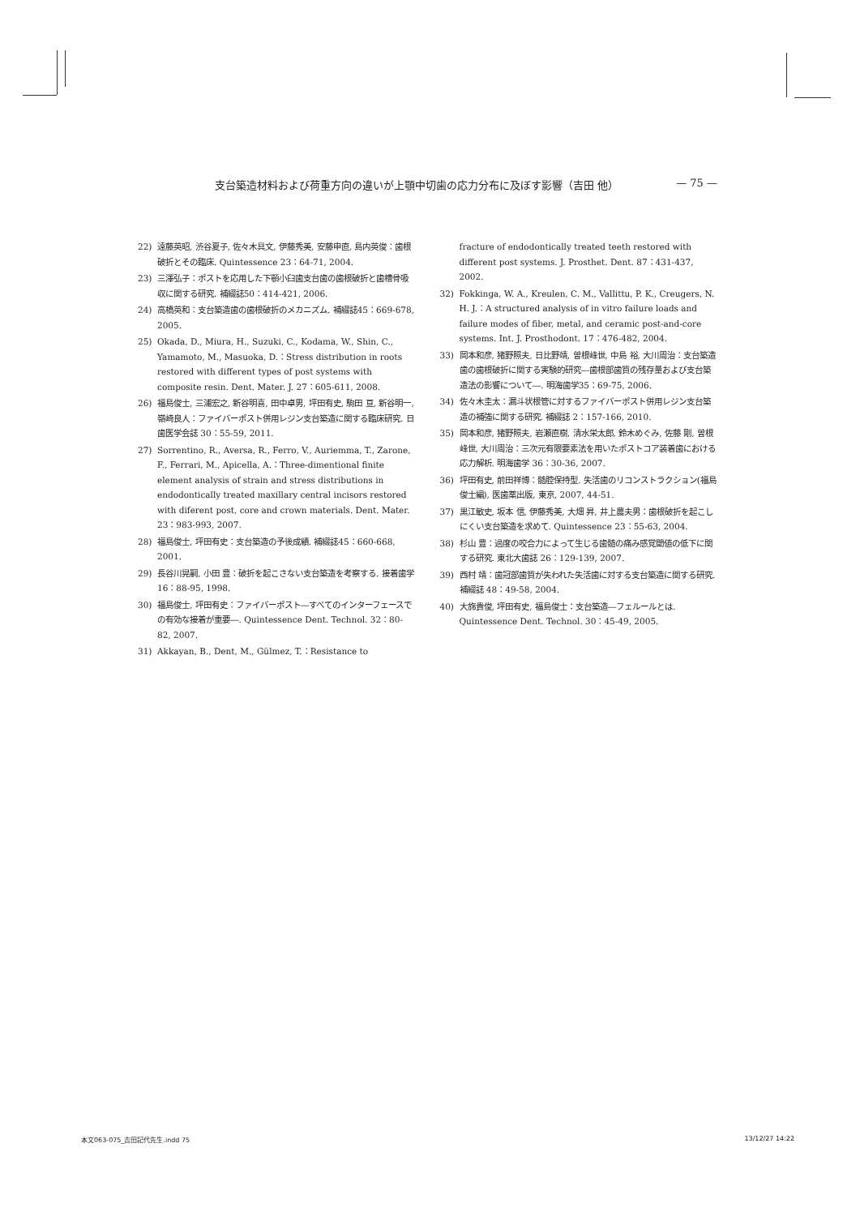支台築造材料および荷重方向の違いが上顎中切歯の応力分布に及ぼす影響（吉田 他） — 75 —
22) 遠藤英昭, 渋谷夏子, 佐々木具文, 伊藤秀美, 安藤申直, 島内英俊：歯根破折とその臨床. Quintessence 23：64-71, 2004.
23) 三澤弘子：ポストを応用した下顎小臼歯支台歯の歯根破折と歯槽骨吸収に関する研究. 補綴誌50：414-421, 2006.
24) 高橋英和：支台築造歯の歯根破折のメカニズム. 補綴誌45：669-678, 2005.
25) Okada, D., Miura, H., Suzuki, C., Kodama, W., Shin, C., Yamamoto, M., Masuoka, D.：Stress distribution in roots restored with different types of post systems with composite resin. Dent. Mater. J. 27：605-611, 2008.
26) 福島俊士, 三浦宏之, 新谷明喜, 田中卓男, 坪田有史, 駒田 亘, 新谷明一, 嶺崎良人：ファイバーポスト併用レジン支台築造に関する臨床研究. 日歯医学会誌 30：55-59, 2011.
27) Sorrentino, R., Aversa, R., Ferro, V., Auriemma, T., Zarone, F., Ferrari, M., Apicella, A.：Three-dimentional finite element analysis of strain and stress distributions in endodontically treated maxillary central incisors restored with diferent post, core and crown materials. Dent. Mater. 23：983-993, 2007.
28) 福島俊士, 坪田有史：支台築造の予後成績. 補綴誌45：660-668, 2001.
29) 長谷川晃嗣, 小田 豊：破折を起こさない支台築造を考察する. 接着歯学 16：88-95, 1998.
30) 福島俊士, 坪田有史：ファイバーポスト―すべてのインターフェースでの有効な接着が重要―. Quintessence Dent. Technol. 32：80-82, 2007.
31) Akkayan, B., Dent, M., Gülmez, T.：Resistance to
fracture of endodontically treated teeth restored with different post systems. J. Prosthet. Dent. 87：431-437, 2002.
32) Fokkinga, W. A., Kreulen, C. M., Vallittu, P. K., Creugers, N. H. J.：A structured analysis of in vitro failure loads and failure modes of fiber, metal, and ceramic post-and-core systems. Int. J. Prosthodont. 17：476-482, 2004.
33) 岡本和彦, 猪野照夫, 日比野靖, 曽根峰世, 中島 裕, 大川周治：支台築造歯の歯根破折に関する実験的研究―歯根部歯質の残存量および支台築造法の影響について―. 明海歯学35：69-75, 2006.
34) 佐々木圭太：漏斗状根管に対するファイバーポスト併用レジン支台築造の補強に関する研究. 補綴誌 2：157-166, 2010.
35) 岡本和彦, 猪野照夫, 岩瀬直樹, 清水栄太郎, 鈴木めぐみ, 佐藤 剛, 曽根峰世, 大川周治：三次元有限要素法を用いたポストコア装着歯における応力解析. 明海歯学 36：30-36, 2007.
36) 坪田有史, 前田祥博：髄腔保持型. 失活歯のリコンストラクション(福島俊士編), 医歯薬出版, 東京, 2007, 44-51.
37) 黒江敏史, 坂本 信, 伊藤秀美, 大畑 昇, 井上農夫男：歯根破折を起こしにくい支台築造を求めて. Quintessence 23：55-63, 2004.
38) 杉山 豊：過度の咬合力によって生じる歯髄の痛み感覚閾値の低下に関する研究. 東北大歯誌 26：129-139, 2007.
39) 西村 靖：歯冠部歯質が失われた失活歯に対する支台築造に関する研究. 補綴誌 48：49-58, 2004.
40) 大旆貴俊, 坪田有史, 福島俊士：支台築造―フェルールとは. Quintessence Dent. Technol. 30：45-49, 2005.
本文063-075_吉田記代先生.indd 75 13/12/27 14:22